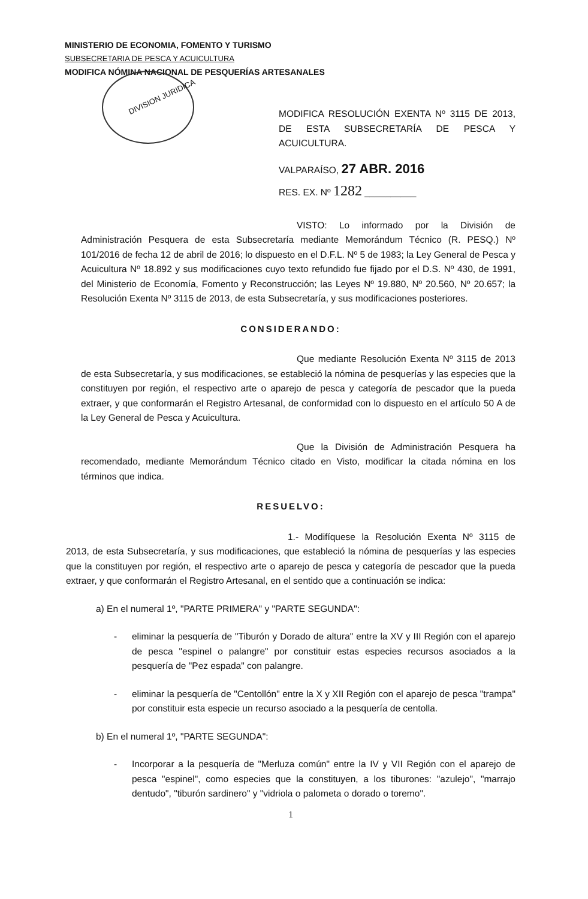MINISTERIO DE ECONOMIA, FOMENTO Y TURISMO
SUBSECRETARIA DE PESCA Y ACUICULTURA
MODIFICA NÓMINA NACIONAL DE PESQUERÍAS ARTESANALES
DIVISION JURIDICA
MODIFICA RESOLUCIÓN EXENTA Nº 3115 DE 2013, DE ESTA SUBSECRETARÍA DE PESCA Y ACUICULTURA.
VALPARAÍSO, 27 ABR. 2016
RES. EX. Nº 1282 __________
VISTO: Lo informado por la División de Administración Pesquera de esta Subsecretaría mediante Memorándum Técnico (R. PESQ.) Nº 101/2016 de fecha 12 de abril de 2016; lo dispuesto en el D.F.L. Nº 5 de 1983; la Ley General de Pesca y Acuicultura Nº 18.892 y sus modificaciones cuyo texto refundido fue fijado por el D.S. Nº 430, de 1991, del Ministerio de Economía, Fomento y Reconstrucción; las Leyes Nº 19.880, Nº 20.560, Nº 20.657; la Resolución Exenta Nº 3115 de 2013, de esta Subsecretaría, y sus modificaciones posteriores.
CONSIDERANDO:
Que mediante Resolución Exenta Nº 3115 de 2013 de esta Subsecretaría, y sus modificaciones, se estableció la nómina de pesquerías y las especies que la constituyen por región, el respectivo arte o aparejo de pesca y categoría de pescador que la pueda extraer, y que conformarán el Registro Artesanal, de conformidad con lo dispuesto en el artículo 50 A de la Ley General de Pesca y Acuicultura.
Que la División de Administración Pesquera ha recomendado, mediante Memorándum Técnico citado en Visto, modificar la citada nómina en los términos que indica.
RESUELVO:
1.- Modifíquese la Resolución Exenta Nº 3115 de 2013, de esta Subsecretaría, y sus modificaciones, que estableció la nómina de pesquerías y las especies que la constituyen por región, el respectivo arte o aparejo de pesca y categoría de pescador que la pueda extraer, y que conformarán el Registro Artesanal, en el sentido que a continuación se indica:
a) En el numeral 1º, "PARTE PRIMERA" y "PARTE SEGUNDA":
- eliminar la pesquería de "Tiburón y Dorado de altura" entre la XV y III Región con el aparejo de pesca "espinel o palangre" por constituir estas especies recursos asociados a la pesquería de "Pez espada" con palangre.
- eliminar la pesquería de "Centollón" entre la X y XII Región con el aparejo de pesca "trampa" por constituir esta especie un recurso asociado a la pesquería de centolla.
b) En el numeral 1º, "PARTE SEGUNDA":
- Incorporar a la pesquería de "Merluza común" entre la IV y VII Región con el aparejo de pesca "espinel", como especies que la constituyen, a los tiburones: "azulejo", "marrajo dentudo", "tiburón sardinero" y "vidriola o palometa o dorado o toremo".
1